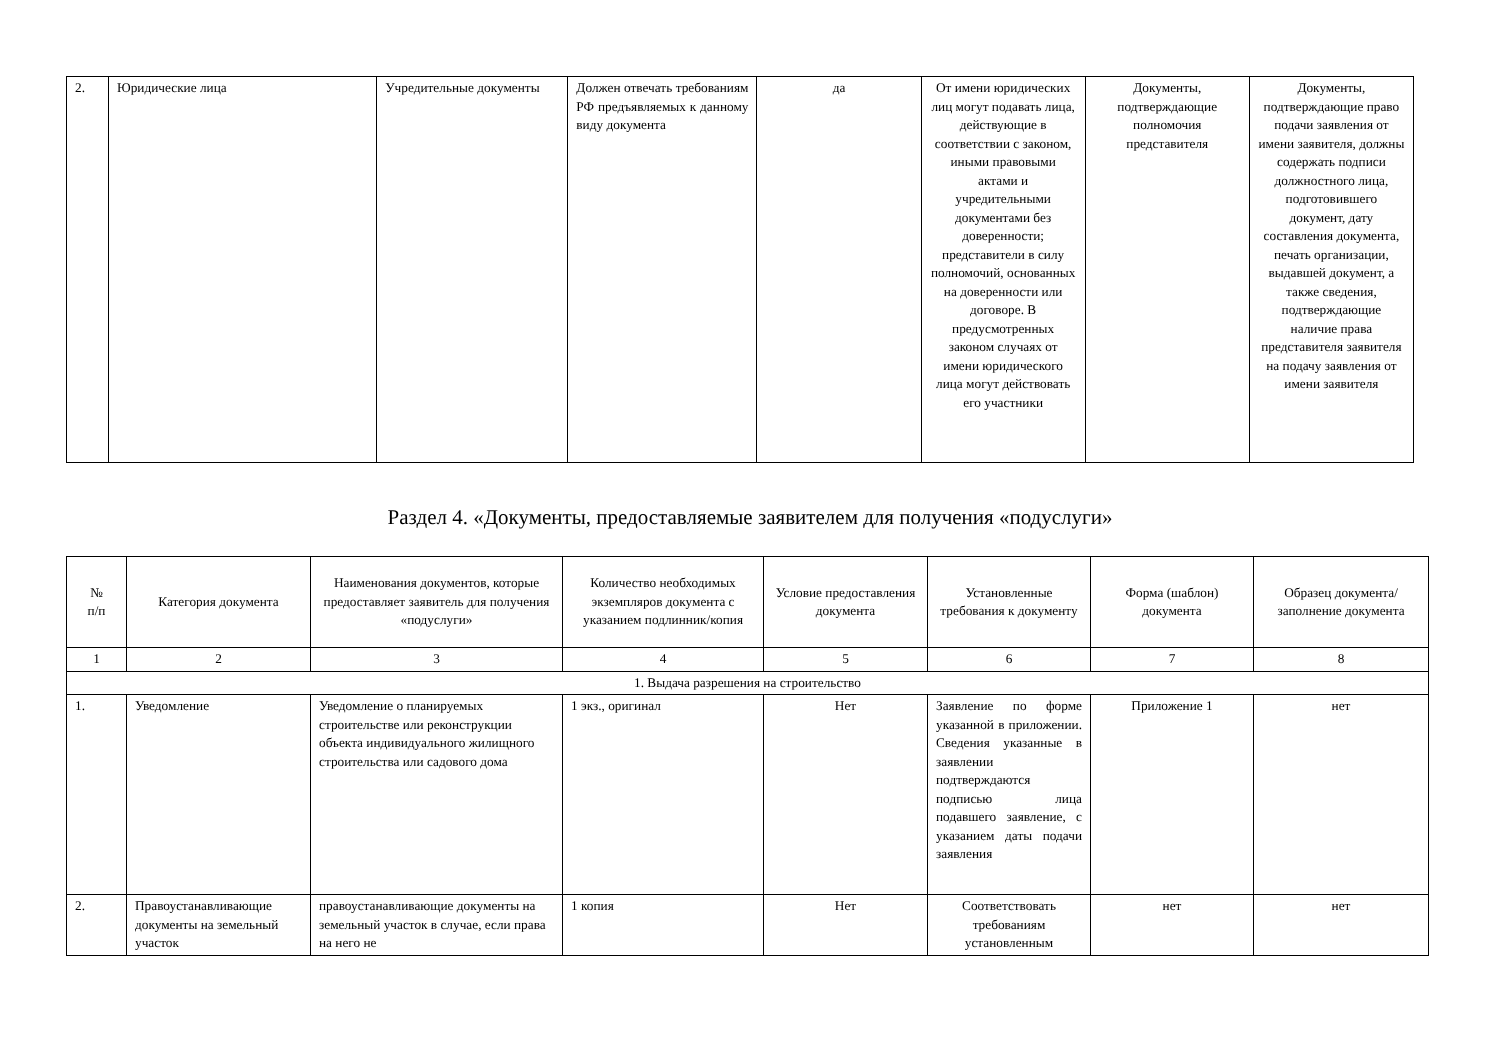| 2. | Юридические лица | Учредительные документы | Должен отвечать требованиям РФ предъявляемых к данному виду документа | да | От имени юридических лиц могут подавать лица, действующие в соответствии с законом, иными правовыми актами и учредительными документами без доверенности; представители в силу полномочий, основанных на доверенности или договоре. В предусмотренных законом случаях от имени юридического лица могут действовать его участники | Документы, подтверждающие полномочия представителя | Документы, подтверждающие право подачи заявления от имени заявителя, должны содержать подписи должностного лица, подготовившего документ, дату составления документа, печать организации, выдавшей документ, а также сведения, подтверждающие наличие права представителя заявителя на подачу заявления от имени заявителя |
Раздел 4. «Документы, предоставляемые заявителем для получения «подуслуги»
| № п/п | Категория документа | Наименования документов, которые предоставляет заявитель для получения «подуслуги» | Количество необходимых экземпляров документа с указанием подлинник/копия | Условие предоставления документа | Установленные требования к документу | Форма (шаблон) документа | Образец документа/заполнение документа |
| --- | --- | --- | --- | --- | --- | --- | --- |
| 1 | 2 | 3 | 4 | 5 | 6 | 7 | 8 |
| 1. Выдача разрешения на строительство | | | | | | | |
| 1. | Уведомление | Уведомление о планируемых строительстве или реконструкции объекта индивидуального жилищного строительства или садового дома | 1 экз., оригинал | Нет | Заявление по форме указанной в приложении. Сведения указанные в заявлении подтверждаются подписью лица подавшего заявление, с указанием даты подачи заявления | Приложение 1 | нет |
| 2. | Правоустанавливающие документы на земельный участок | правоустанавливающие документы на земельный участок в случае, если права на него не | 1 копия | Нет | Соответствовать требованиям установленным | нет | нет |